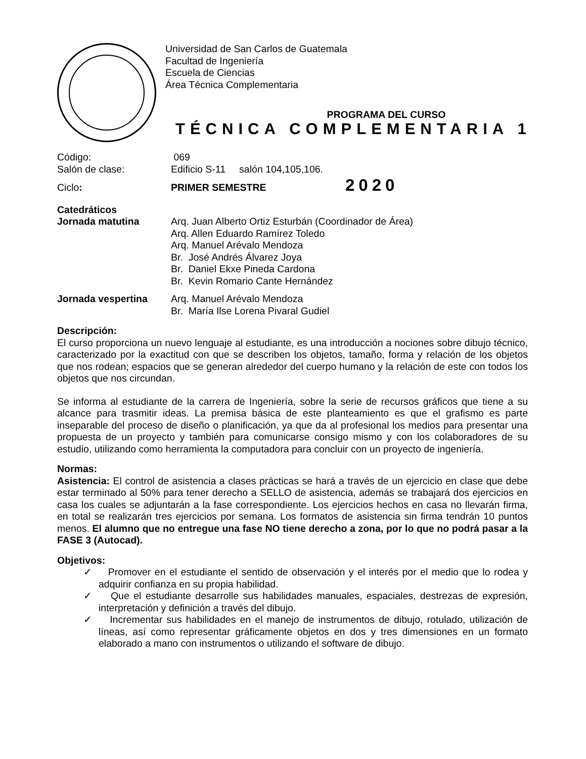Universidad de San Carlos de Guatemala
Facultad de Ingeniería
Escuela de Ciencias
Área Técnica Complementaria
PROGRAMA DEL CURSO
TÉCNICA COMPLEMENTARIA 1
Código: 069
Salón de clase: Edificio S-11 salón 104,105,106.
Ciclo: PRIMER SEMESTRE
2020
Catedráticos
Jornada matutina Arq. Juan Alberto Ortiz Esturbán (Coordinador de Área)
Arq. Allen Eduardo Ramírez Toledo
Arq. Manuel Arévalo Mendoza
Br. José Andrés Álvarez Joya
Br. Daniel Ekxe Pineda Cardona
Br. Kevin Romario Cante Hernández
Jornada vespertina Arq. Manuel Arévalo Mendoza
Br. María Ilse Lorena Pivaral Gudiel
Descripción:
El curso proporciona un nuevo lenguaje al estudiante, es una introducción a nociones sobre dibujo técnico, caracterizado por la exactitud con que se describen los objetos, tamaño, forma y relación de los objetos que nos rodean; espacios que se generan alrededor del cuerpo humano y la relación de este con todos los objetos que nos circundan.
Se informa al estudiante de la carrera de Ingeniería, sobre la serie de recursos gráficos que tiene a su alcance para trasmitir ideas. La premisa básica de este planteamiento es que el grafismo es parte inseparable del proceso de diseño o planificación, ya que da al profesional los medios para presentar una propuesta de un proyecto y también para comunicarse consigo mismo y con los colaboradores de su estudio, utilizando como herramienta la computadora para concluir con un proyecto de ingeniería.
Normas:
Asistencia: El control de asistencia a clases prácticas se hará a través de un ejercicio en clase que debe estar terminado al 50% para tener derecho a SELLO de asistencia, además se trabajará dos ejercicios en casa los cuales se adjuntarán a la fase correspondiente. Los ejercicios hechos en casa no llevarán firma, en total se realizarán tres ejercicios por semana. Los formatos de asistencia sin firma tendrán 10 puntos menos. El alumno que no entregue una fase NO tiene derecho a zona, por lo que no podrá pasar a la FASE 3 (Autocad).
Objetivos:
✓ Promover en el estudiante el sentido de observación y el interés por el medio que lo rodea y adquirir confianza en su propia habilidad.
✓ Que el estudiante desarrolle sus habilidades manuales, espaciales, destrezas de expresión, interpretación y definición a través del dibujo.
✓ Incrementar sus habilidades en el manejo de instrumentos de dibujo, rotulado, utilización de líneas, así como representar gráficamente objetos en dos y tres dimensiones en un formato elaborado a mano con instrumentos o utilizando el software de dibujo.